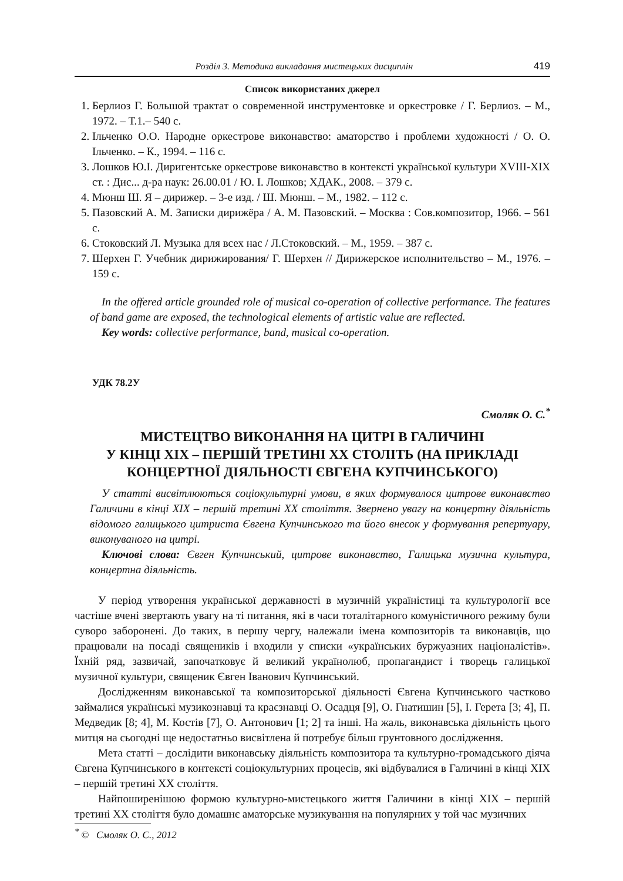Розділ 3. Методика викладання мистецьких дисциплін 419
Список використаних джерел
1. Берлиоз Г. Большой трактат о современной инструментовке и оркестровке / Г. Берлиоз. – М., 1972. – Т.1.– 540 с.
2. Ільченко О.О. Народне оркестрове виконавство: аматорство і проблеми художності / О. О. Ільченко. – К., 1994. – 116 с.
3. Лошков Ю.І. Диригентське оркестрове виконавство в контексті української культури XVIII-XIX ст. : Дис... д-ра наук: 26.00.01 / Ю. І. Лошков; ХДАК., 2008. – 379 с.
4. Мюнш Ш. Я – дирижер. – 3-е изд. / Ш. Мюнш. – М., 1982. – 112 с.
5. Пазовский А. М. Записки дирижёра / А. М. Пазовский. – Москва : Сов.композитор, 1966. – 561 с.
6. Стоковский Л. Музыка для всех нас / Л.Стоковский. – М., 1959. – 387 с.
7. Шерхен Г. Учебник дирижирования/ Г. Шерхен // Дирижерское исполнительство – М., 1976. – 159 с.
In the offered article grounded role of musical co-operation of collective performance. The features of band game are exposed, the technological elements of artistic value are reflected.
Key words: collective performance, band, musical co-operation.
УДК 78.2У
Смоляк О. С.<sup>*</sup>
МИСТЕЦТВО ВИКОНАННЯ НА ЦИТРІ В ГАЛИЧИНІ
У КІНЦІ ХІХ – ПЕРШІЙ ТРЕТИНІ ХХ СТОЛІТЬ (НА ПРИКЛАДІ
КОНЦЕРТНОЇ ДІЯЛЬНОСТІ ЄВГЕНА КУПЧИНСЬКОГО)
У статті висвітлюються соціокультурні умови, в яких формувалося цитрове виконавство Галичини в кінці ХІХ – першій третині ХХ століття. Звернено увагу на концертну діяльність відомого галицького цитриста Євгена Купчинського та його внесок у формування репертуару, виконуваного на цитрі.
Ключові слова: Євген Купчинський, цитрове виконавство, Галицька музична культура, концертна діяльність.
У період утворення української державності в музичній україністиці та культурології все частіше вчені звертають увагу на ті питання, які в часи тоталітарного комуністичного режиму були суворо заборонені. До таких, в першу чергу, належали імена композиторів та виконавців, що працювали на посаді священиків і входили у списки «українських буржуазних націоналістів». Їхній ряд, зазвичай, започатковує й великий українолюб, пропагандист і творець галицької музичної культури, священик Євген Іванович Купчинський.
Дослідженням виконавської та композиторської діяльності Євгена Купчинського частково займалися українські музикознавці та краєзнавці О. Осадця [9], О. Гнатишин [5], І. Герета [3; 4], П. Медведик [8; 4], М. Костів [7], О. Антонович [1; 2] та інші. На жаль, виконавська діяльність цього митця на сьогодні ще недостатньо висвітлена й потребує більш грунтовного дослідження.
Мета статті – дослідити виконавську діяльність композитора та культурно-громадського діяча Євгена Купчинського в контексті соціокультурних процесів, які відбувалися в Галичині в кінці ХІХ – першій третині ХХ століття.
Найпоширенішою формою культурно-мистецького життя Галичини в кінці ХІХ – першій третині ХХ століття було домашнє аматорське музикування на популярних у той час музичних
<sup>*</sup> © Смоляк О. С., 2012